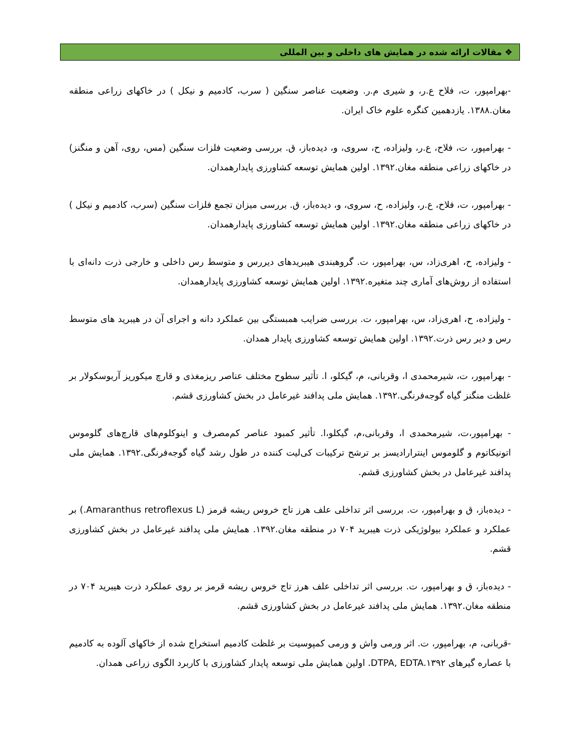❖ مقالات ارائه شده در همایش های داخلی و بین المللی
-بهرامپور، ت، فلاح ع.ر، و شیری م.ر. وضعیت عناصر سنگین ( سرب، کادمیم و نیکل ) در خاکهای زراعی منطقه مغان.۱۳۸۸. یازدهمین کنگره علوم خاک ایران.
- بهرامپور، ت، فلاح، ع.ر، ولیزاده، ح، سروی، و، دیده‌باز، ق. بررسی وضعیت فلزات سنگین (مس، روی، آهن و منگنز) در خاکهای زراعی منطقه مغان.۱۳۹۲. اولین همایش توسعه کشاورزی پایدارهمدان.
- بهرامپور، ت، فلاح، ع.ر، ولیزاده، ح، سروی، و، دیده‌باز، ق. بررسی میزان تجمع فلزات سنگین (سرب، کادمیم و نیکل ) در خاکهای زراعی منطقه مغان.۱۳۹۲. اولین همایش توسعه کشاورزی پایدارهمدان.
- ولیزاده، ح، اهری‌زاد، س، بهرامپور، ت. گروهبندی هیبریدهای دیررس و متوسط رس داخلی و خارجی ذرت دانه‌ای با استفاده از روش‌های آماری چند متغیره.۱۳۹۲. اولین همایش توسعه کشاورزی پایدارهمدان.
- ولیزاده، ح، اهری‌زاد، س، بهرامپور، ت. بررسی ضرایب همبستگی بین عملکرد دانه و اجرای آن در هیبرید های متوسط رس و دیر رس ذرت.۱۳۹۲. اولین همایش توسعه کشاورزی پایدار همدان.
- بهرامپور، ت، شیرمحمدی ا، وقربانی، م، گیکلو، ا. تأثیر سطوح مختلف عناصر ریزمغذی و قارچ میکوریز آربوسکولار بر غلظت منگنز گیاه گوجه‌فرنگی.۱۳۹۲. همایش ملی پدافند غیرعامل در بخش کشاورزی قشم.
- بهرامپور،ت، شیرمحمدی ا، وقربانی،م، گیکلو،ا. تأثیر کمبود عناصر کم‌مصرف و اینوکلوم‌های قارچ‌های گلوموس اتونیکاتوم و گلوموس اینترارادیسز بر ترشح ترکیبات کی‌لیت کننده در طول رشد گیاه گوجه‌فرنگی.۱۳۹۲. همایش ملی پدافند غیرعامل در بخش کشاورزی قشم.
- دیده‌باز، ق و بهرامپور، ت. بررسی اثر تداخلی علف هرز تاج خروس ریشه قرمز (Amaranthus retroflexus L.) بر عملکرد و عملکرد بیولوژیکی ذرت هیبرید ۷۰۴ در منطقه مغان.۱۳۹۲. همایش ملی پدافند غیرعامل در بخش کشاورزی قشم.
- دیده‌باز، ق و بهرامپور، ت. بررسی اثر تداخلی علف هرز تاج خروس ریشه قرمز بر روی عملکرد ذرت هیبرید ۷۰۴ در منطقه مغان.۱۳۹۲. همایش ملی پدافند غیرعامل در بخش کشاورزی قشم.
-قربانی، م، بهرامپور، ت. اثر ورمی واش و ورمی کمپوسیت بر غلظت کادمیم استخراج شده از خاکهای آلوده به کادمیم با عصاره گیرهای DTPA, EDTA.۱۳۹۲. اولین همایش ملی توسعه پایدار کشاورزی با کاربرد الگوی زراعی همدان.